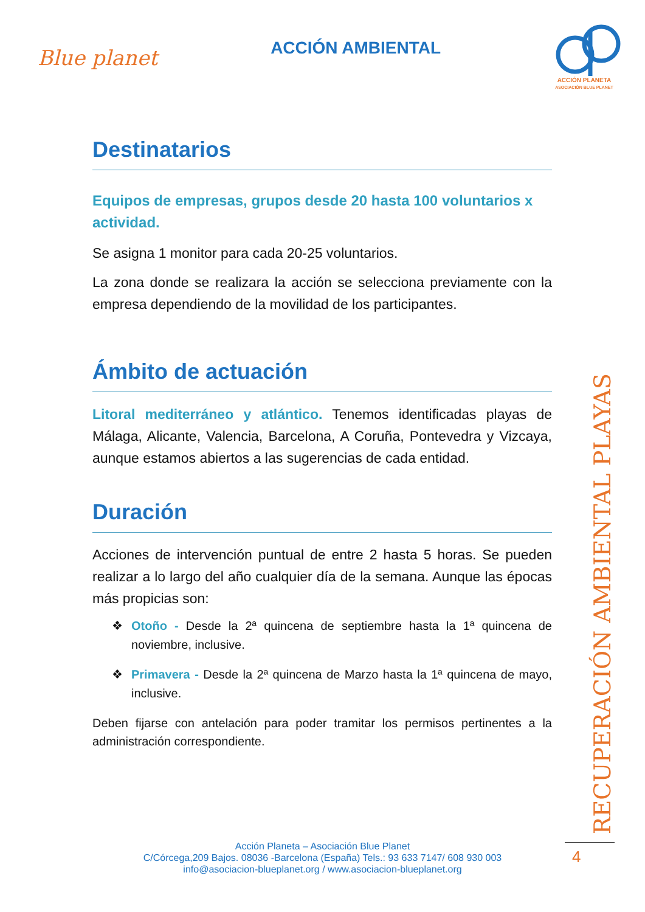Blue planet
ACCIÓN AMBIENTAL
ACCIÓN PLANETA
ASOCIACIÓN BLUE PLANET
Destinatarios
Equipos de empresas, grupos desde 20 hasta 100 voluntarios x actividad.
Se asigna 1 monitor para cada 20-25 voluntarios.
La zona donde se realizara la acción se selecciona previamente con la empresa dependiendo de la movilidad de los participantes.
Ámbito de actuación
Litoral mediterráneo y atlántico. Tenemos identificadas playas de Málaga, Alicante, Valencia, Barcelona, A Coruña, Pontevedra y Vizcaya, aunque estamos abiertos a las sugerencias de cada entidad.
Duración
Acciones de intervención puntual de entre 2 hasta 5 horas. Se pueden realizar a lo largo del año cualquier día de la semana. Aunque las épocas más propicias son:
❖ Otoño - Desde la 2ª quincena de septiembre hasta la 1ª quincena de noviembre, inclusive.
❖ Primavera - Desde la 2ª quincena de Marzo hasta la 1ª quincena de mayo, inclusive.
Deben fijarse con antelación para poder tramitar los permisos pertinentes a la administración correspondiente.
RECUPERACIÓN AMBIENTAL PLAYAS
Acción Planeta – Asociación Blue Planet
C/Córcega,209 Bajos. 08036 -Barcelona (España) Tels.: 93 633 7147/ 608 930 003
info@asociacion-blueplanet.org / www.asociacion-blueplanet.org
4